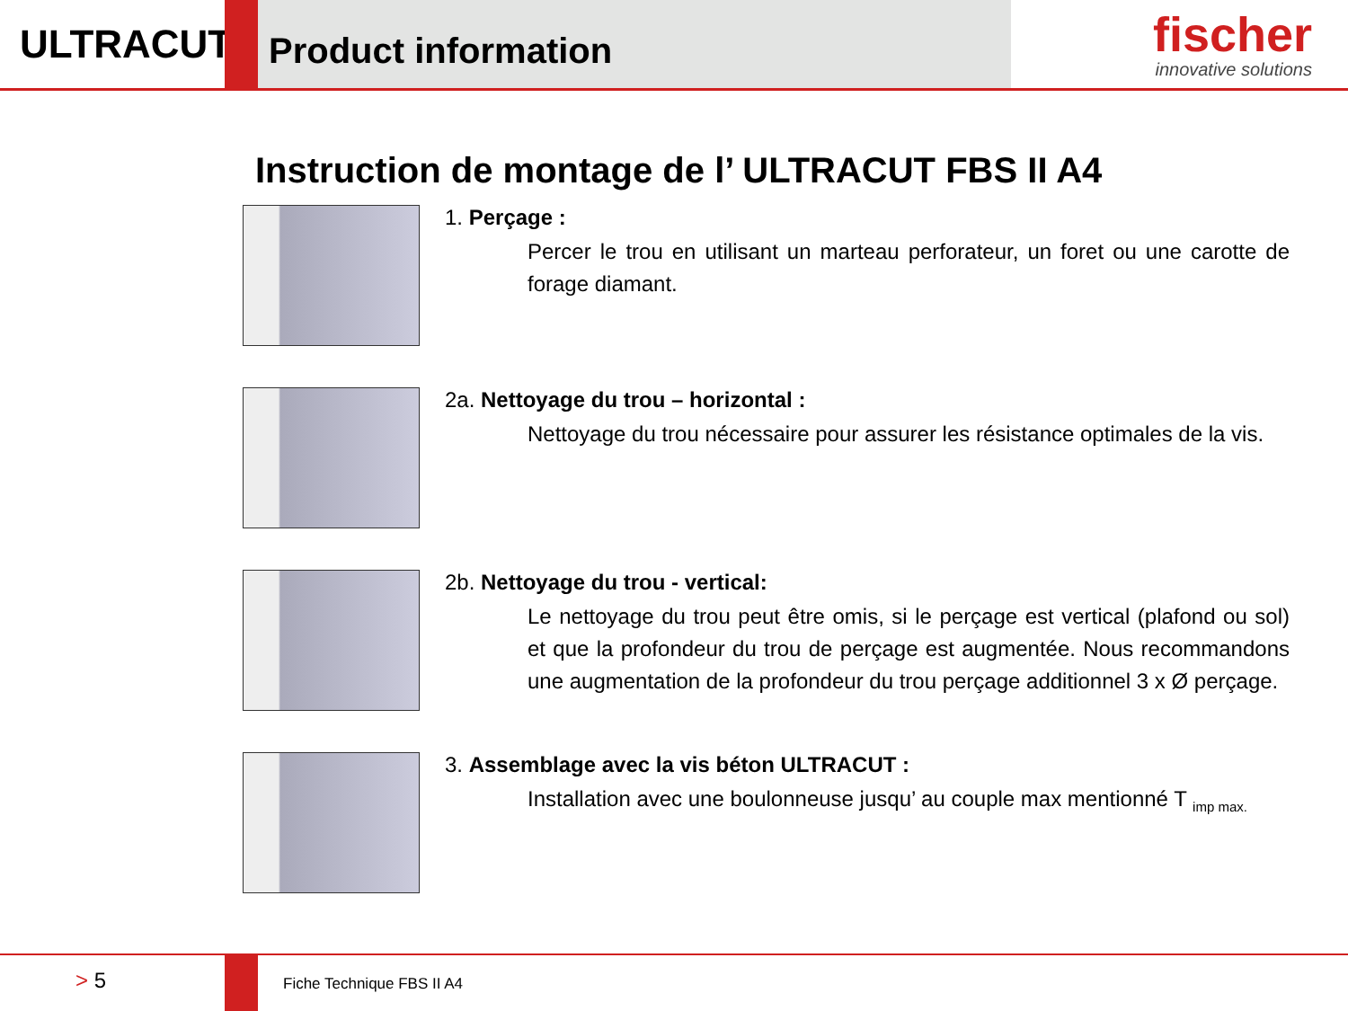ULTRACUT
Product information
fischer
innovative solutions
Instruction de montage de l’ ULTRACUT FBS II A4
1. Perçage :
Percer le trou en utilisant un marteau perforateur, un foret ou une carotte de forage diamant.
2a. Nettoyage du trou – horizontal :
Nettoyage du trou nécessaire pour assurer les résistance optimales de la vis.
2b. Nettoyage du trou - vertical:
Le nettoyage du trou peut être omis, si le perçage est vertical (plafond ou sol) et que la profondeur du trou de perçage est augmentée. Nous recommandons une augmentation de la profondeur du trou perçage additionnel 3 x Ø perçage.
3. Assemblage avec la vis béton ULTRACUT :
Installation avec une boulonneuse jusqu’ au couple max mentionné T <sub>imp max.</sub>
> 5
Fiche Technique FBS II A4